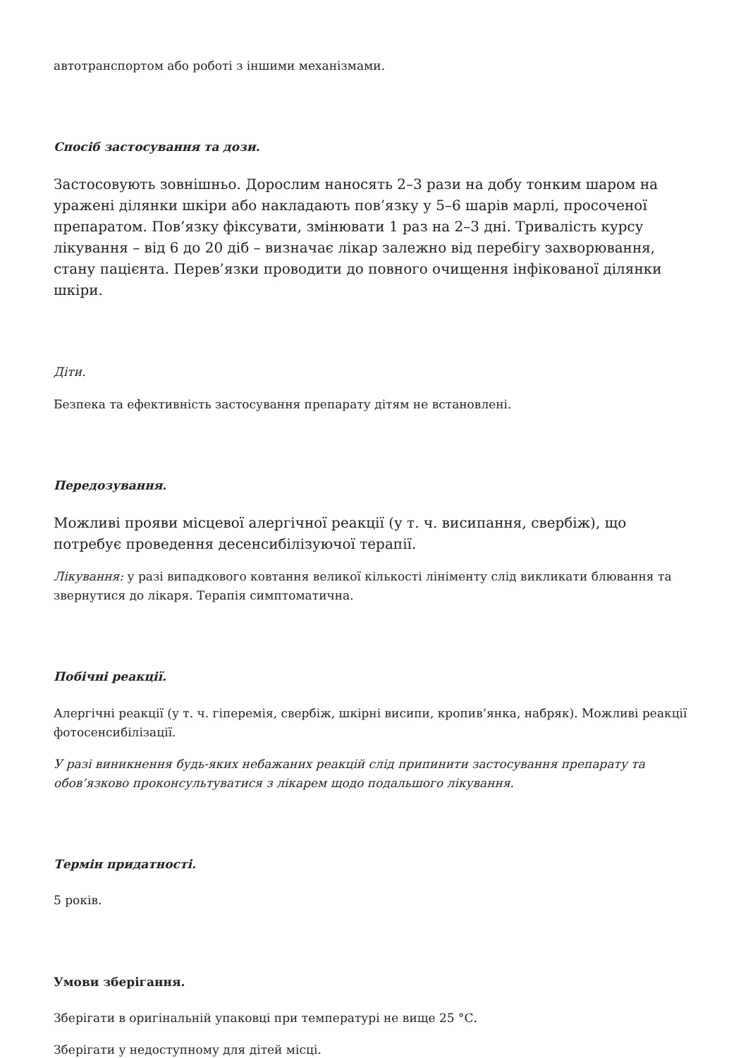автотранспортом або роботі з іншими механізмами.
Спосіб застосування та дози.
Застосовують зовнішньо. Дорослим наносять 2–3 рази на добу тонким шаром на уражені ділянки шкіри або накладають пов’язку у 5–6 шарів марлі, просоченої препаратом. Пов’язку фіксувати, змінювати 1 раз на 2–3 дні. Тривалість курсу лікування – від 6 до 20 діб – визначає лікар залежно від перебігу захворювання, стану пацієнта. Перев’язки проводити до повного очищення інфікованої ділянки шкіри.
Діти.
Безпека та ефективність застосування препарату дітям не встановлені.
Передозування.
Можливі прояви місцевої алергічної реакції (у т. ч. висипання, свербіж), що потребує проведення десенсибілізуючої терапії.
Лікування: у разі випадкового ковтання великої кількості лініменту слід викликати блювання та звернутися до лікаря. Терапія симптоматична.
Побічні реакції.
Алергічні реакції (у т. ч. гіперемія, свербіж, шкірні висипи, кропив’янка, набряк). Можливі реакції фотосенсибілізації.
У разі виникнення будь-яких небажаних реакцій слід припинити застосування препарату та обов’язково проконсультуватися з лікарем щодо подальшого лікування.
Термін придатності.
5 років.
Умови зберігання.
Зберігати в оригінальній упаковці при температурі не вище 25 °С.
Зберігати у недоступному для дітей місці.